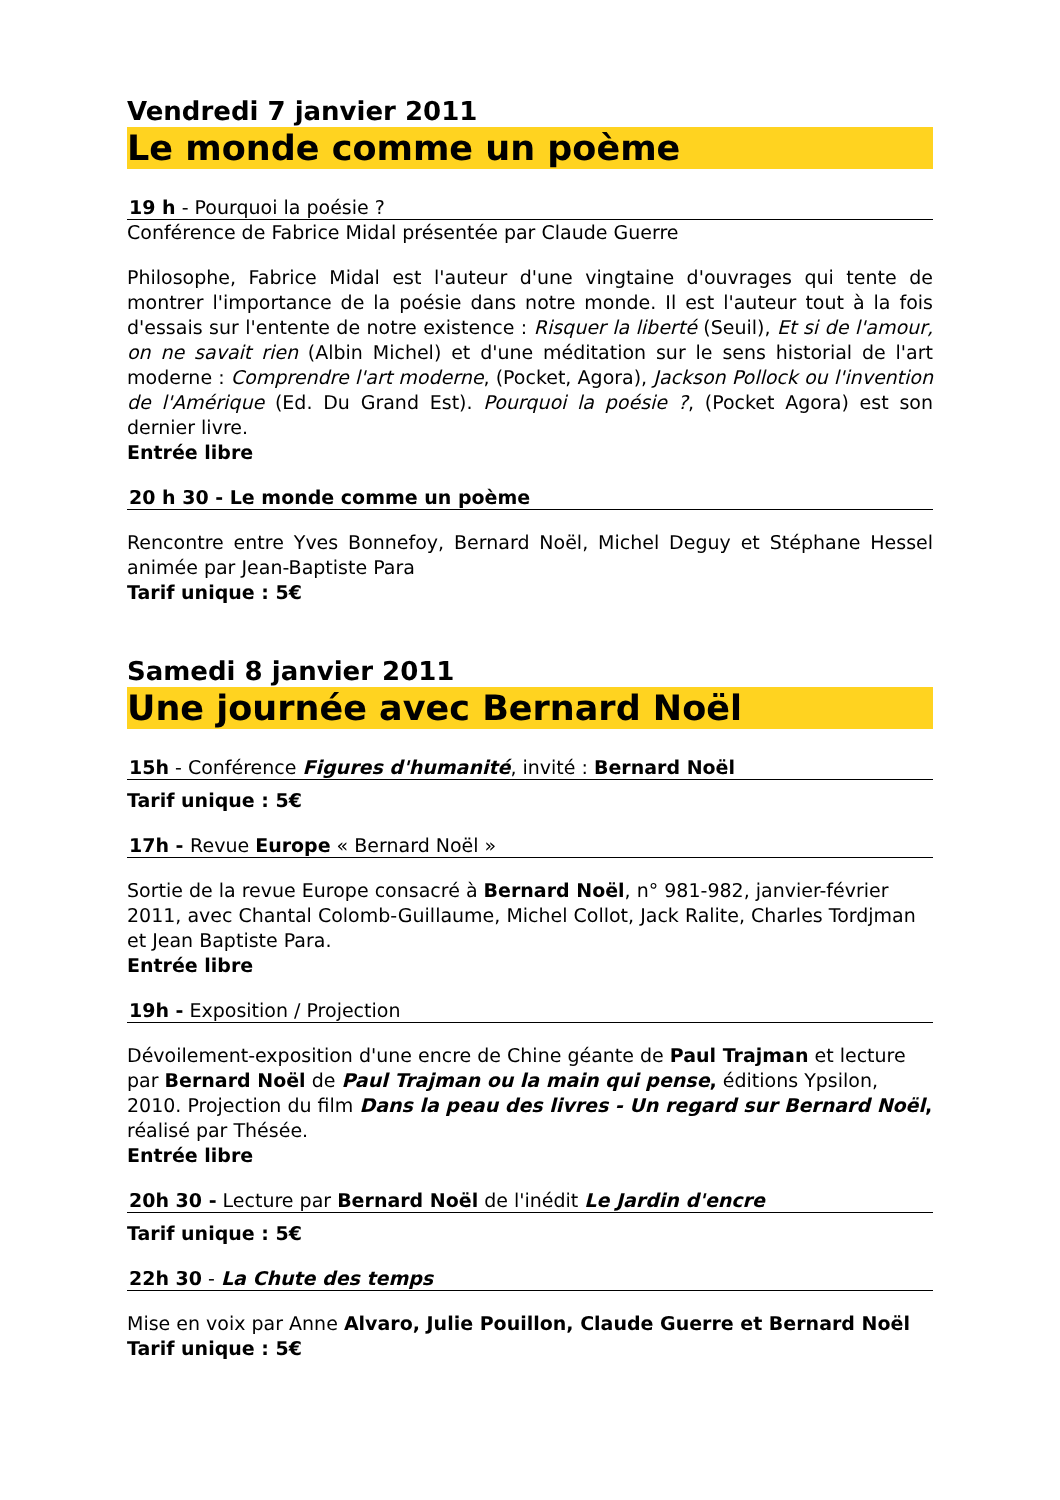Vendredi 7 janvier 2011
Le monde comme un poème
19 h - Pourquoi la poésie ?
Conférence de Fabrice Midal présentée par Claude Guerre
Philosophe, Fabrice Midal est l'auteur d'une vingtaine d'ouvrages qui tente de montrer l'importance de la poésie dans notre monde. Il est l'auteur tout à la fois d'essais sur l'entente de notre existence : Risquer la liberté (Seuil), Et si de l'amour, on ne savait rien (Albin Michel) et d'une méditation sur le sens historial de l'art moderne : Comprendre l'art moderne, (Pocket, Agora), Jackson Pollock ou l'invention de l'Amérique (Ed. Du Grand Est). Pourquoi la poésie ?, (Pocket Agora) est son dernier livre.
Entrée libre
20 h 30 - Le monde comme un poème
Rencontre entre Yves Bonnefoy, Bernard Noël, Michel Deguy et Stéphane Hessel animée par Jean-Baptiste Para
Tarif unique : 5€
Samedi 8 janvier 2011
Une journée avec Bernard Noël
15h - Conférence Figures d'humanité, invité : Bernard Noël
Tarif unique : 5€
17h - Revue Europe « Bernard Noël »
Sortie de la revue Europe consacré à Bernard Noël, n° 981-982, janvier-février 2011, avec Chantal Colomb-Guillaume, Michel Collot, Jack Ralite, Charles Tordjman et Jean Baptiste Para.
Entrée libre
19h - Exposition / Projection
Dévoilement-exposition d'une encre de Chine géante de Paul Trajman et lecture par Bernard Noël de Paul Trajman ou la main qui pense, éditions Ypsilon, 2010. Projection du film Dans la peau des livres - Un regard sur Bernard Noël, réalisé par Thésée.
Entrée libre
20h 30 - Lecture par Bernard Noël de l'inédit Le Jardin d'encre
Tarif unique : 5€
22h 30 - La Chute des temps
Mise en voix par Anne Alvaro, Julie Pouillon, Claude Guerre et Bernard Noël
Tarif unique : 5€